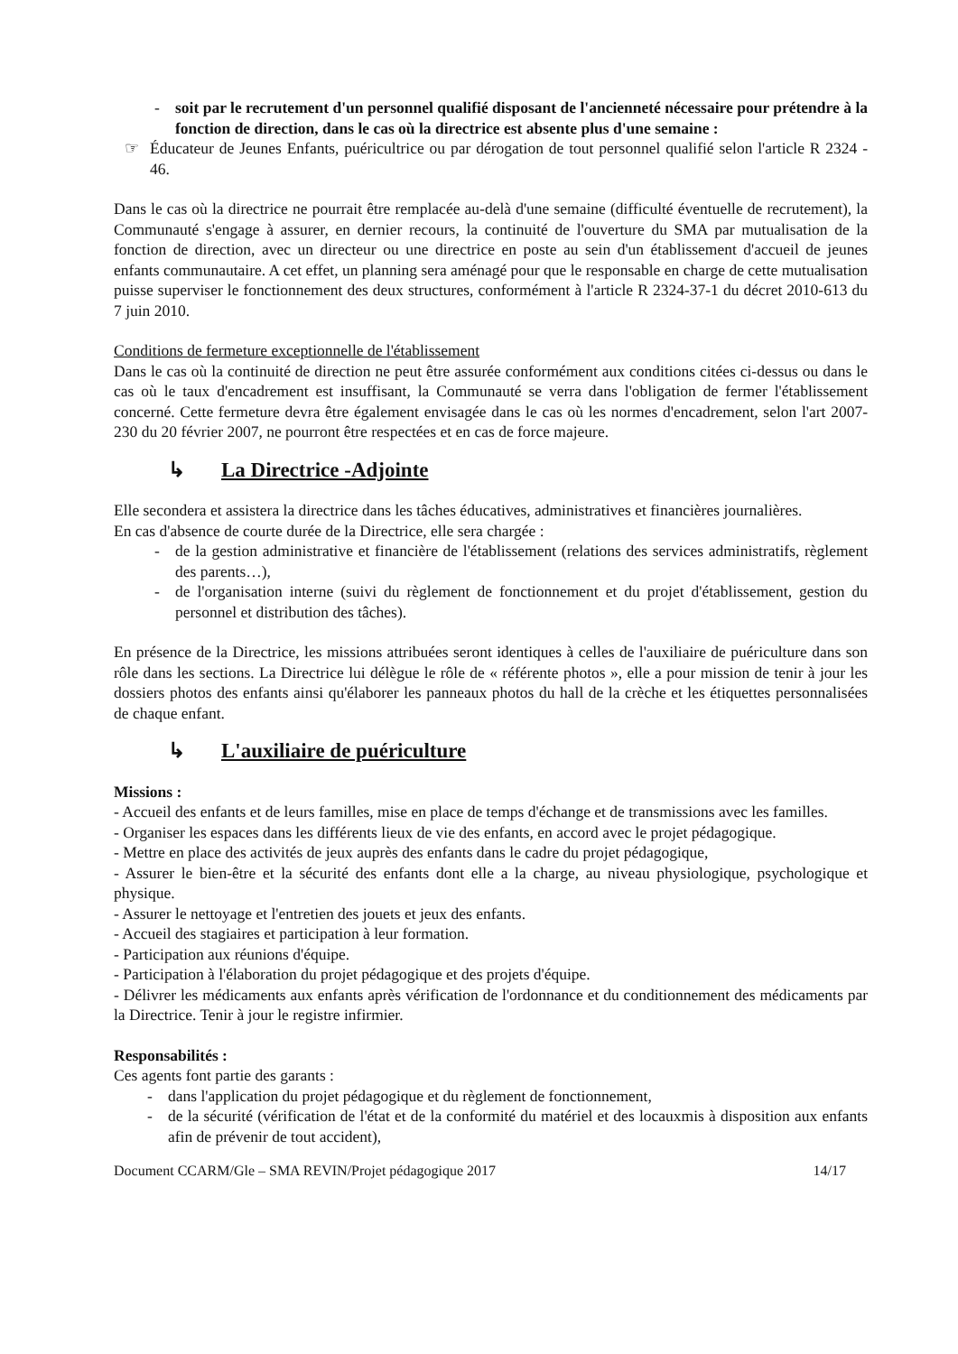- soit par le recrutement d'un personnel qualifié disposant de l'ancienneté nécessaire pour prétendre à la fonction de direction, dans le cas où la directrice est absente plus d'une semaine :
☞ Éducateur de Jeunes Enfants, puéricultrice ou par dérogation de tout personnel qualifié selon l'article R 2324 - 46.
Dans le cas où la directrice ne pourrait être remplacée au-delà d'une semaine (difficulté éventuelle de recrutement), la Communauté s'engage à assurer, en dernier recours, la continuité de l'ouverture du SMA par mutualisation de la fonction de direction, avec un directeur ou une directrice en poste au sein d'un établissement d'accueil de jeunes enfants communautaire. A cet effet, un planning sera aménagé pour que le responsable en charge de cette mutualisation puisse superviser le fonctionnement des deux structures, conformément à l'article R 2324-37-1 du décret 2010-613 du 7 juin 2010.
Conditions de fermeture exceptionnelle de l'établissement
Dans le cas où la continuité de direction ne peut être assurée conformément aux conditions citées ci-dessus ou dans le cas où le taux d'encadrement est insuffisant, la Communauté se verra dans l'obligation de fermer l'établissement concerné. Cette fermeture devra être également envisagée dans le cas où les normes d'encadrement, selon l'art 2007-230 du 20 février 2007, ne pourront être respectées et en cas de force majeure.
↳ La Directrice -Adjointe
Elle secondera et assistera la directrice dans les tâches éducatives, administratives et financières journalières.
En cas d'absence de courte durée de la Directrice, elle sera chargée :
- de la gestion administrative et financière de l'établissement (relations des services administratifs, règlement des parents…),
- de l'organisation interne (suivi du règlement de fonctionnement et du projet d'établissement, gestion du personnel et distribution des tâches).
En présence de la Directrice, les missions attribuées seront identiques à celles de l'auxiliaire de puériculture dans son rôle dans les sections. La Directrice lui délègue le rôle de « référente photos », elle a pour mission de tenir à jour les dossiers photos des enfants ainsi qu'élaborer les panneaux photos du hall de la crèche et les étiquettes personnalisées de chaque enfant.
↳ L'auxiliaire de puériculture
Missions :
- Accueil des enfants et de leurs familles, mise en place de temps d'échange et de transmissions avec les familles.
- Organiser les espaces dans les différents lieux de vie des enfants, en accord avec le projet pédagogique.
- Mettre en place des activités de jeux auprès des enfants dans le cadre du projet pédagogique,
- Assurer le bien-être et la sécurité des enfants dont elle a la charge, au niveau physiologique, psychologique et physique.
- Assurer le nettoyage et l'entretien des jouets et jeux des enfants.
- Accueil des stagiaires et participation à leur formation.
- Participation aux réunions d'équipe.
- Participation à l'élaboration du projet pédagogique et des projets d'équipe.
- Délivrer les médicaments aux enfants après vérification de l'ordonnance et du conditionnement des médicaments par la Directrice. Tenir à jour le registre infirmier.
Responsabilités :
Ces agents font partie des garants :
- dans l'application du projet pédagogique et du règlement de fonctionnement,
- de la sécurité (vérification de l'état et de la conformité du matériel et des locauxmis à disposition aux enfants afin de prévenir de tout accident),
Document CCARM/Gle – SMA REVIN/Projet pédagogique 2017 14/17